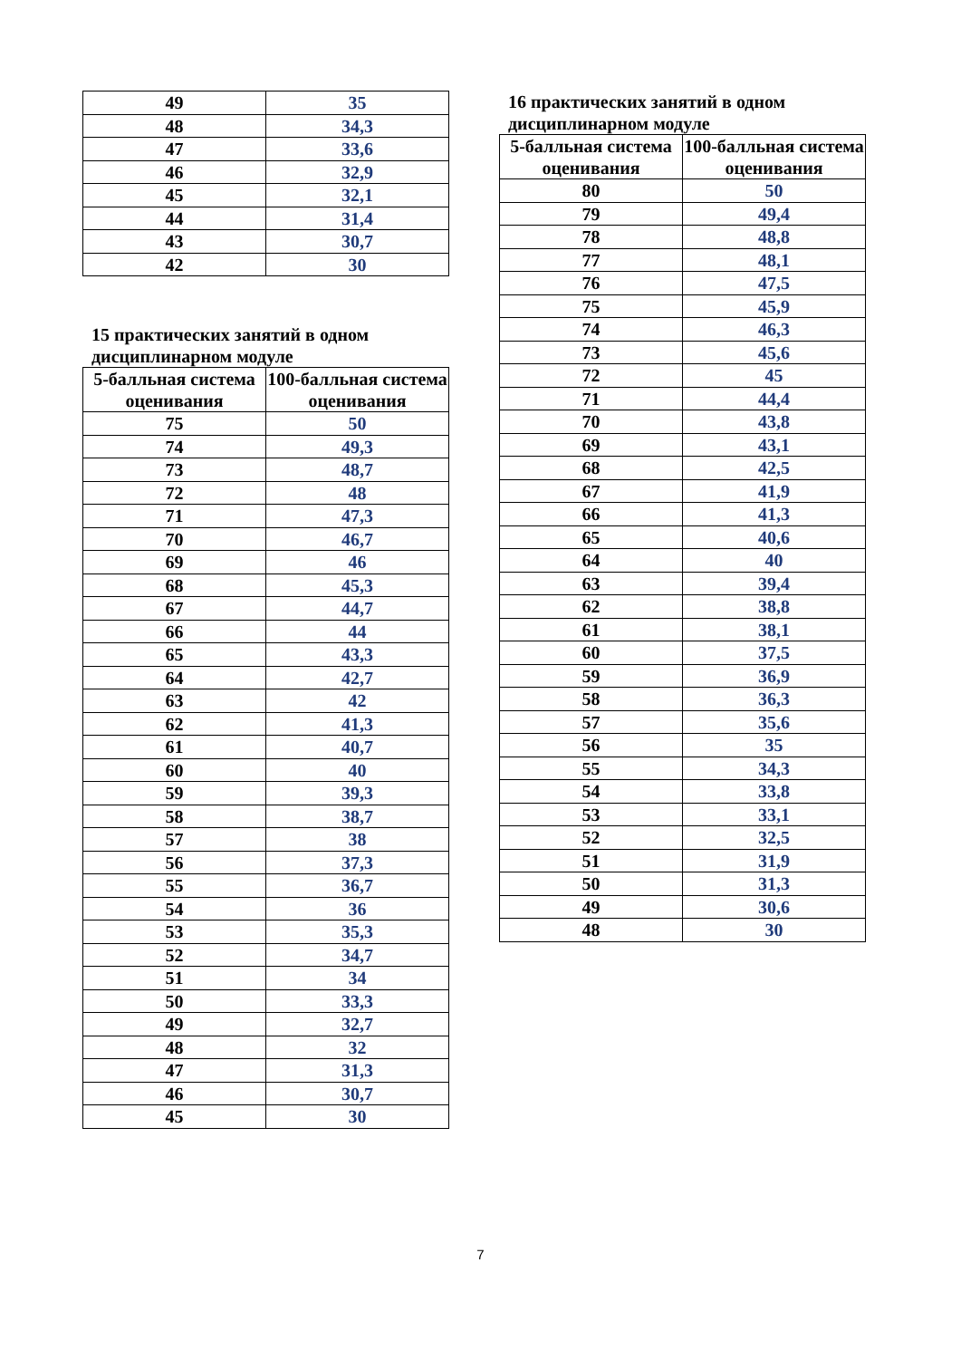| 49 | 35 |
| 48 | 34,3 |
| 47 | 33,6 |
| 46 | 32,9 |
| 45 | 32,1 |
| 44 | 31,4 |
| 43 | 30,7 |
| 42 | 30 |
15 практических занятий в одном дисциплинарном модуле
| 5-балльная система оценивания | 100-балльная система оценивания |
| --- | --- |
| 75 | 50 |
| 74 | 49,3 |
| 73 | 48,7 |
| 72 | 48 |
| 71 | 47,3 |
| 70 | 46,7 |
| 69 | 46 |
| 68 | 45,3 |
| 67 | 44,7 |
| 66 | 44 |
| 65 | 43,3 |
| 64 | 42,7 |
| 63 | 42 |
| 62 | 41,3 |
| 61 | 40,7 |
| 60 | 40 |
| 59 | 39,3 |
| 58 | 38,7 |
| 57 | 38 |
| 56 | 37,3 |
| 55 | 36,7 |
| 54 | 36 |
| 53 | 35,3 |
| 52 | 34,7 |
| 51 | 34 |
| 50 | 33,3 |
| 49 | 32,7 |
| 48 | 32 |
| 47 | 31,3 |
| 46 | 30,7 |
| 45 | 30 |
16 практических занятий в одном дисциплинарном модуле
| 5-балльная система оценивания | 100-балльная система оценивания |
| --- | --- |
| 80 | 50 |
| 79 | 49,4 |
| 78 | 48,8 |
| 77 | 48,1 |
| 76 | 47,5 |
| 75 | 45,9 |
| 74 | 46,3 |
| 73 | 45,6 |
| 72 | 45 |
| 71 | 44,4 |
| 70 | 43,8 |
| 69 | 43,1 |
| 68 | 42,5 |
| 67 | 41,9 |
| 66 | 41,3 |
| 65 | 40,6 |
| 64 | 40 |
| 63 | 39,4 |
| 62 | 38,8 |
| 61 | 38,1 |
| 60 | 37,5 |
| 59 | 36,9 |
| 58 | 36,3 |
| 57 | 35,6 |
| 56 | 35 |
| 55 | 34,3 |
| 54 | 33,8 |
| 53 | 33,1 |
| 52 | 32,5 |
| 51 | 31,9 |
| 50 | 31,3 |
| 49 | 30,6 |
| 48 | 30 |
7